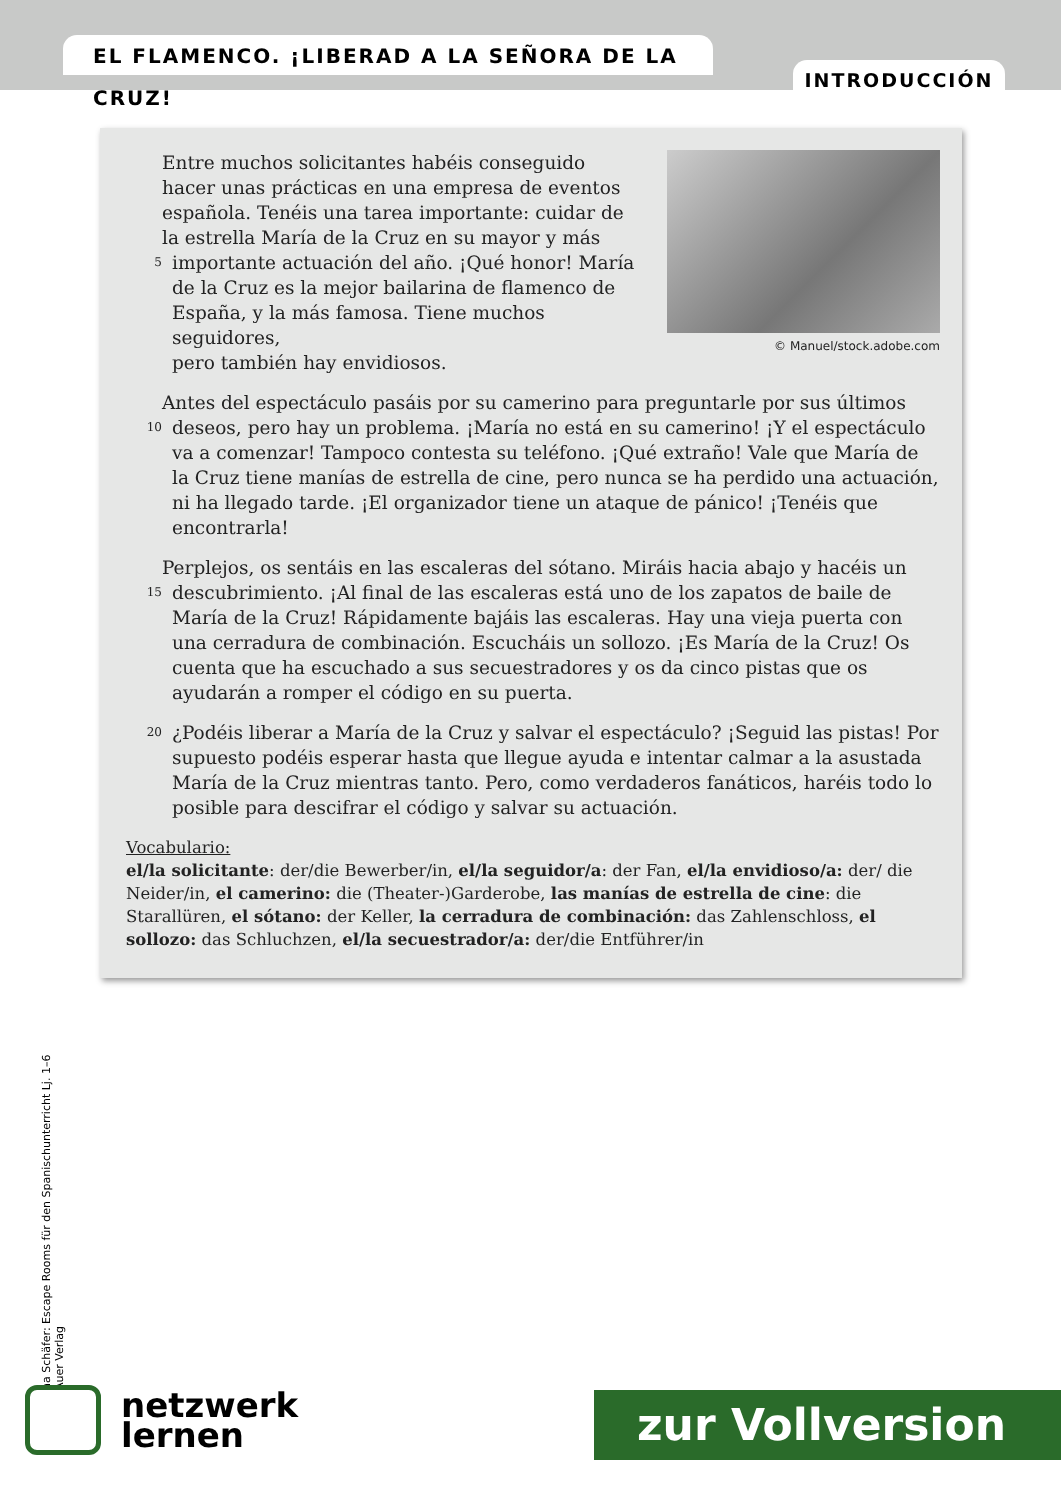EL FLAMENCO. ¡LIBERAD A LA SEÑORA DE LA CRUZ!
INTRODUCCIÓN
© Manuel/stock.adobe.com
Entre muchos solicitantes habéis conseguido
hacer unas prácticas en una empresa de eventos
española. Tenéis una tarea importante: cuidar de
la estrella María de la Cruz en su mayor y más
5 importante actuación del año. ¡Qué honor! María
de la Cruz es la mejor bailarina de flamenco de
España, y la más famosa. Tiene muchos seguidores,
pero también hay envidiosos.
Antes del espectáculo pasáis por su camerino para preguntarle por sus últimos
10 deseos, pero hay un problema. ¡María no está en su camerino! ¡Y el espectáculo va a comenzar! Tampoco contesta su teléfono. ¡Qué extraño! Vale que María de la Cruz tiene manías de estrella de cine, pero nunca se ha perdido una actuación, ni ha llegado tarde. ¡El organizador tiene un ataque de pánico! ¡Tenéis que encontrarla!
Perplejos, os sentáis en las escaleras del sótano. Miráis hacia abajo y hacéis un
15 descubrimiento. ¡Al final de las escaleras está uno de los zapatos de baile de María de la Cruz! Rápidamente bajáis las escaleras. Hay una vieja puerta con una cerradura de combinación. Escucháis un sollozo. ¡Es María de la Cruz! Os cuenta que ha escuchado a sus secuestradores y os da cinco pistas que os ayudarán a romper el código en su puerta.
20 ¿Podéis liberar a María de la Cruz y salvar el espectáculo? ¡Seguid las pistas! Por supuesto podéis esperar hasta que llegue ayuda e intentar calmar a la asustada María de la Cruz mientras tanto. Pero, como verdaderos fanáticos, haréis todo lo posible para descifrar el código y salvar su actuación.
Vocabulario:
el/la solicitante: der/die Bewerber/in, el/la seguidor/a: der Fan, el/la envidioso/a: der/ die Neider/in, el camerino: die (Theater-)Garderobe, las manías de estrella de cine: die Starallüren, el sótano: der Keller, la cerradura de combinación: das Zahlenschloss, el sollozo: das Schluchzen, el/la secuestrador/a: der/die Entführer/in
na Schäfer: Escape Rooms für den Spanischunterricht Lj. 1–6
Auer Verlag
netzwerk
lernen
zur Vollversion